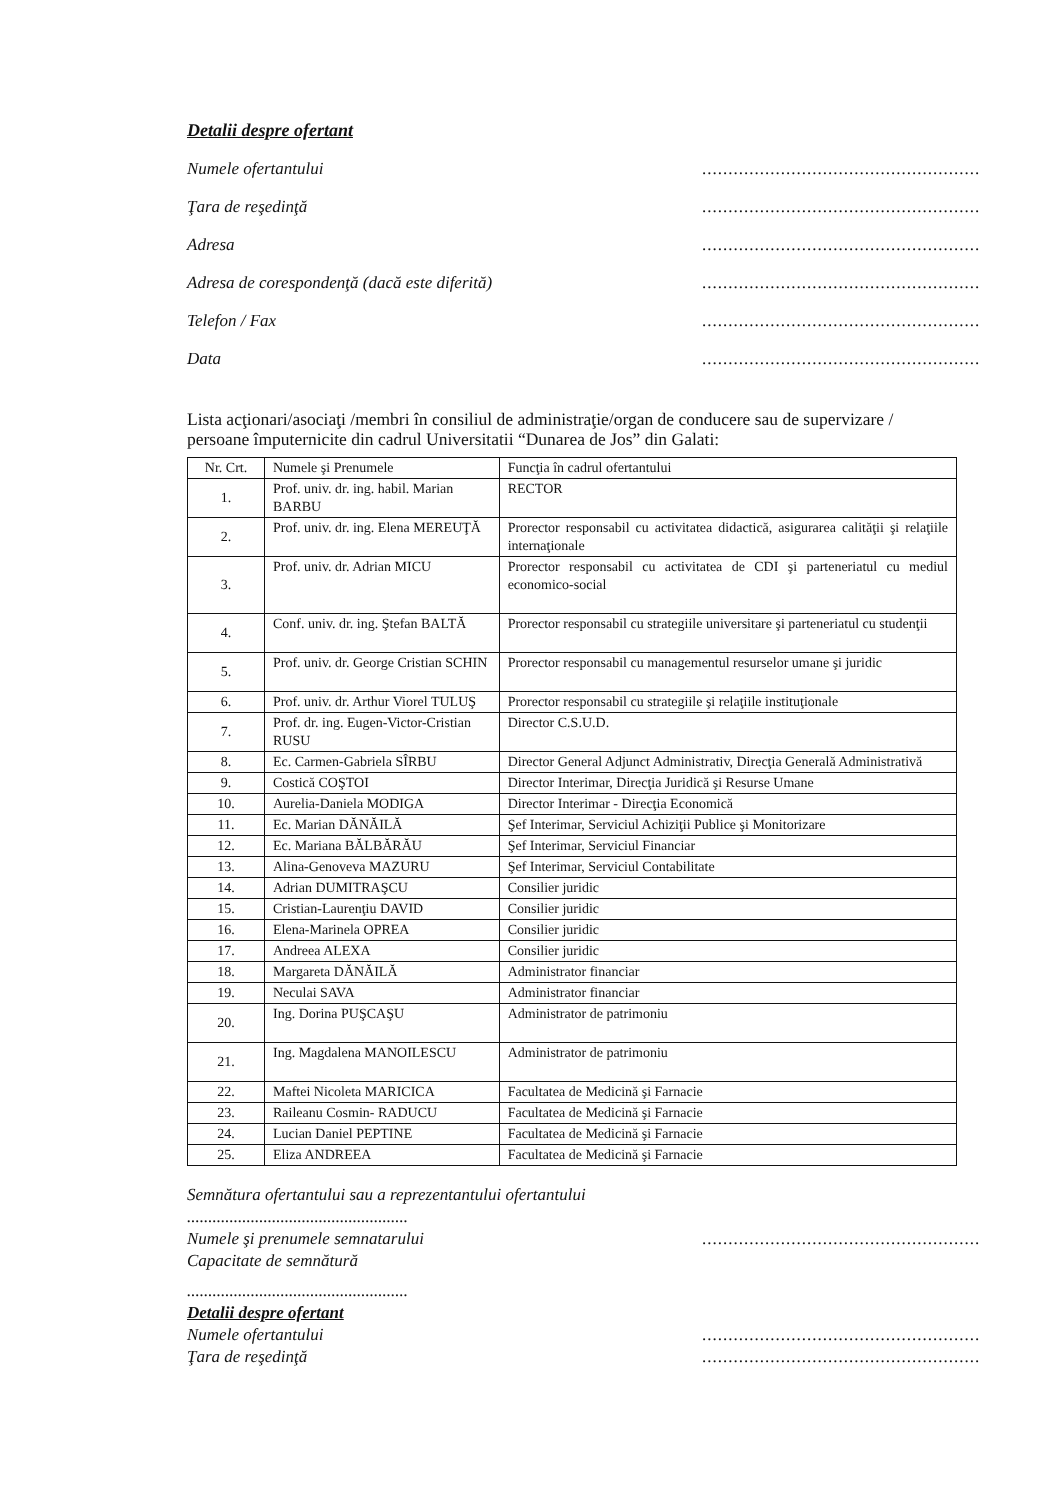Detalii despre ofertant
Numele ofertantului.....................................................
Ţara de reşedinţă.....................................................
Adresa.....................................................
Adresa de corespondenţă (dacă este diferită).....................................................
Telefon / Fax.....................................................
Data.....................................................
Lista acţionari/asociaţi /membri în consiliul de administraţie/organ de conducere sau de supervizare / persoane împuternicite din cadrul Universitatii “Dunarea de Jos” din Galati:
| Nr. Crt. | Numele şi Prenumele | Funcţia în cadrul ofertantului |
| 1. | Prof. univ. dr. ing. habil. Marian BARBU | RECTOR |
| 2. | Prof. univ. dr. ing. Elena MEREUŢĂ | Prorector responsabil cu activitatea didactică, asigurarea calităţii şi relaţiile internaţionale |
| 3. | Prof. univ. dr. Adrian MICU | Prorector responsabil cu activitatea de CDI şi parteneriatul cu mediul economico-social |
| 4. | Conf. univ. dr. ing. Ştefan BALTĂ | Prorector responsabil cu strategiile universitare şi parteneriatul cu studenţii |
| 5. | Prof. univ. dr. George Cristian SCHIN | Prorector responsabil cu managementul resurselor umane şi juridic |
| 6. | Prof. univ. dr. Arthur Viorel TULUŞ | Prorector responsabil cu strategiile şi relaţiile instituţionale |
| 7. | Prof. dr. ing. Eugen-Victor-Cristian RUSU | Director C.S.U.D. |
| 8. | Ec. Carmen-Gabriela SÎRBU | Director General Adjunct Administrativ, Direcţia Generală Administrativă |
| 9. | Costică COŞTOI | Director Interimar, Direcţia Juridică şi Resurse Umane |
| 10. | Aurelia-Daniela MODIGA | Director Interimar - Direcţia Economică |
| 11. | Ec. Marian DĂNĂILĂ | Şef Interimar, Serviciul Achiziţii Publice şi Monitorizare |
| 12. | Ec. Mariana BĂLBĂRĂU | Şef Interimar, Serviciul Financiar |
| 13. | Alina-Genoveva MAZURU | Şef Interimar, Serviciul Contabilitate |
| 14. | Adrian DUMITRAŞCU | Consilier juridic |
| 15. | Cristian-Laurenţiu DAVID | Consilier juridic |
| 16. | Elena-Marinela OPREA | Consilier juridic |
| 17. | Andreea ALEXA | Consilier juridic |
| 18. | Margareta DĂNĂILĂ | Administrator financiar |
| 19. | Neculai SAVA | Administrator financiar |
| 20. | Ing. Dorina PUŞCAŞU | Administrator de patrimoniu |
| 21. | Ing. Magdalena MANOILESCU | Administrator de patrimoniu |
| 22. | Maftei Nicoleta MARICICA | Facultatea de Medicină şi Farnacie |
| 23. | Raileanu Cosmin- RADUCU | Facultatea de Medicină şi Farnacie |
| 24. | Lucian Daniel PEPTINE | Facultatea de Medicină şi Farnacie |
| 25. | Eliza ANDREEA | Facultatea de Medicină şi Farnacie |
Semnătura ofertantului sau a reprezentantului ofertantului
....................................................
Numele şi prenumele semnatarului.....................................................
Capacitate de semnătură
....................................................
Detalii despre ofertant
Numele ofertantului.....................................................
Ţara de reşedinţă.....................................................